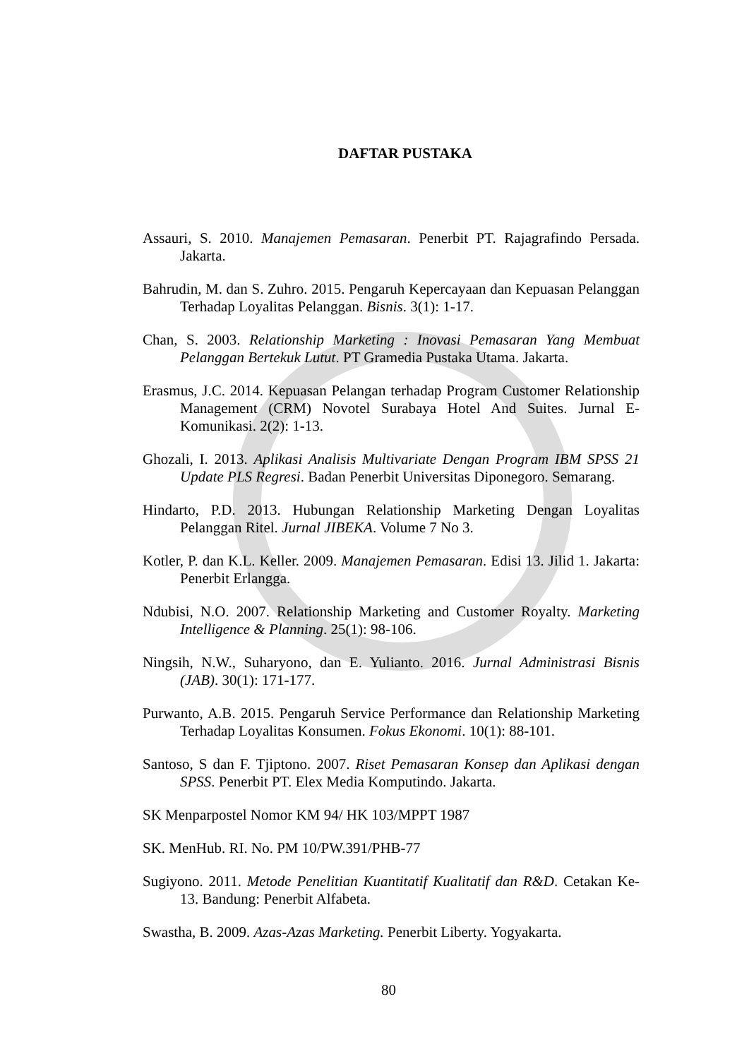DAFTAR PUSTAKA
Assauri, S. 2010. Manajemen Pemasaran. Penerbit PT. Rajagrafindo Persada. Jakarta.
Bahrudin, M. dan S. Zuhro. 2015. Pengaruh Kepercayaan dan Kepuasan Pelanggan Terhadap Loyalitas Pelanggan. Bisnis. 3(1): 1-17.
Chan, S. 2003. Relationship Marketing : Inovasi Pemasaran Yang Membuat Pelanggan Bertekuk Lutut. PT Gramedia Pustaka Utama. Jakarta.
Erasmus, J.C. 2014. Kepuasan Pelangan terhadap Program Customer Relationship Management (CRM) Novotel Surabaya Hotel And Suites. Jurnal E-Komunikasi. 2(2): 1-13.
Ghozali, I. 2013. Aplikasi Analisis Multivariate Dengan Program IBM SPSS 21 Update PLS Regresi. Badan Penerbit Universitas Diponegoro. Semarang.
Hindarto, P.D. 2013. Hubungan Relationship Marketing Dengan Loyalitas Pelanggan Ritel. Jurnal JIBEKA. Volume 7 No 3.
Kotler, P. dan K.L. Keller. 2009. Manajemen Pemasaran. Edisi 13. Jilid 1. Jakarta: Penerbit Erlangga.
Ndubisi, N.O. 2007. Relationship Marketing and Customer Royalty. Marketing Intelligence & Planning. 25(1): 98-106.
Ningsih, N.W., Suharyono, dan E. Yulianto. 2016. Jurnal Administrasi Bisnis (JAB). 30(1): 171-177.
Purwanto, A.B. 2015. Pengaruh Service Performance dan Relationship Marketing Terhadap Loyalitas Konsumen. Fokus Ekonomi. 10(1): 88-101.
Santoso, S dan F. Tjiptono. 2007. Riset Pemasaran Konsep dan Aplikasi dengan SPSS. Penerbit PT. Elex Media Komputindo. Jakarta.
SK Menparpostel Nomor KM 94/ HK 103/MPPT 1987
SK. MenHub. RI. No. PM 10/PW.391/PHB-77
Sugiyono. 2011. Metode Penelitian Kuantitatif Kualitatif dan R&D. Cetakan Ke-13. Bandung: Penerbit Alfabeta.
Swastha, B. 2009. Azas-Azas Marketing. Penerbit Liberty. Yogyakarta.
80